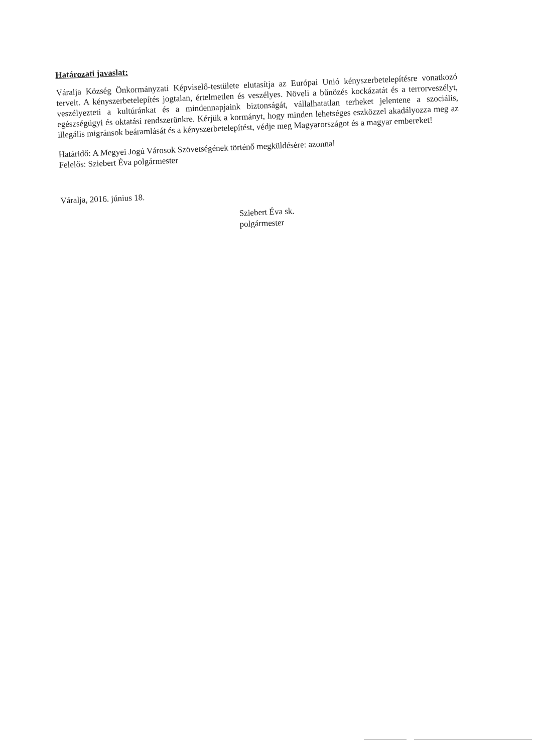Határozati javaslat:
Váralja Község Önkormányzati Képviselő-testülete elutasítja az Európai Unió kényszerbetelepítésre vonatkozó terveit. A kényszerbetelepítés jogtalan, értelmetlen és veszélyes. Növeli a bűnözés kockázatát és a terrorveszélyt, veszélyezteti a kultúránkat és a mindennapjaink biztonságát, vállalhatatlan terheket jelentene a szociális, egészségügyi és oktatási rendszerünkre. Kérjük a kormányt, hogy minden lehetséges eszközzel akadályozza meg az illegális migránsok beáramlását és a kényszerbetelepítést, védje meg Magyarországot és a magyar embereket!
Határidő: A Megyei Jogú Városok Szövetségének történő megküldésére: azonnal
Felelős: Sziebert Éva polgármester
Váralja, 2016. június 18.
Sziebert Éva sk.
polgármester